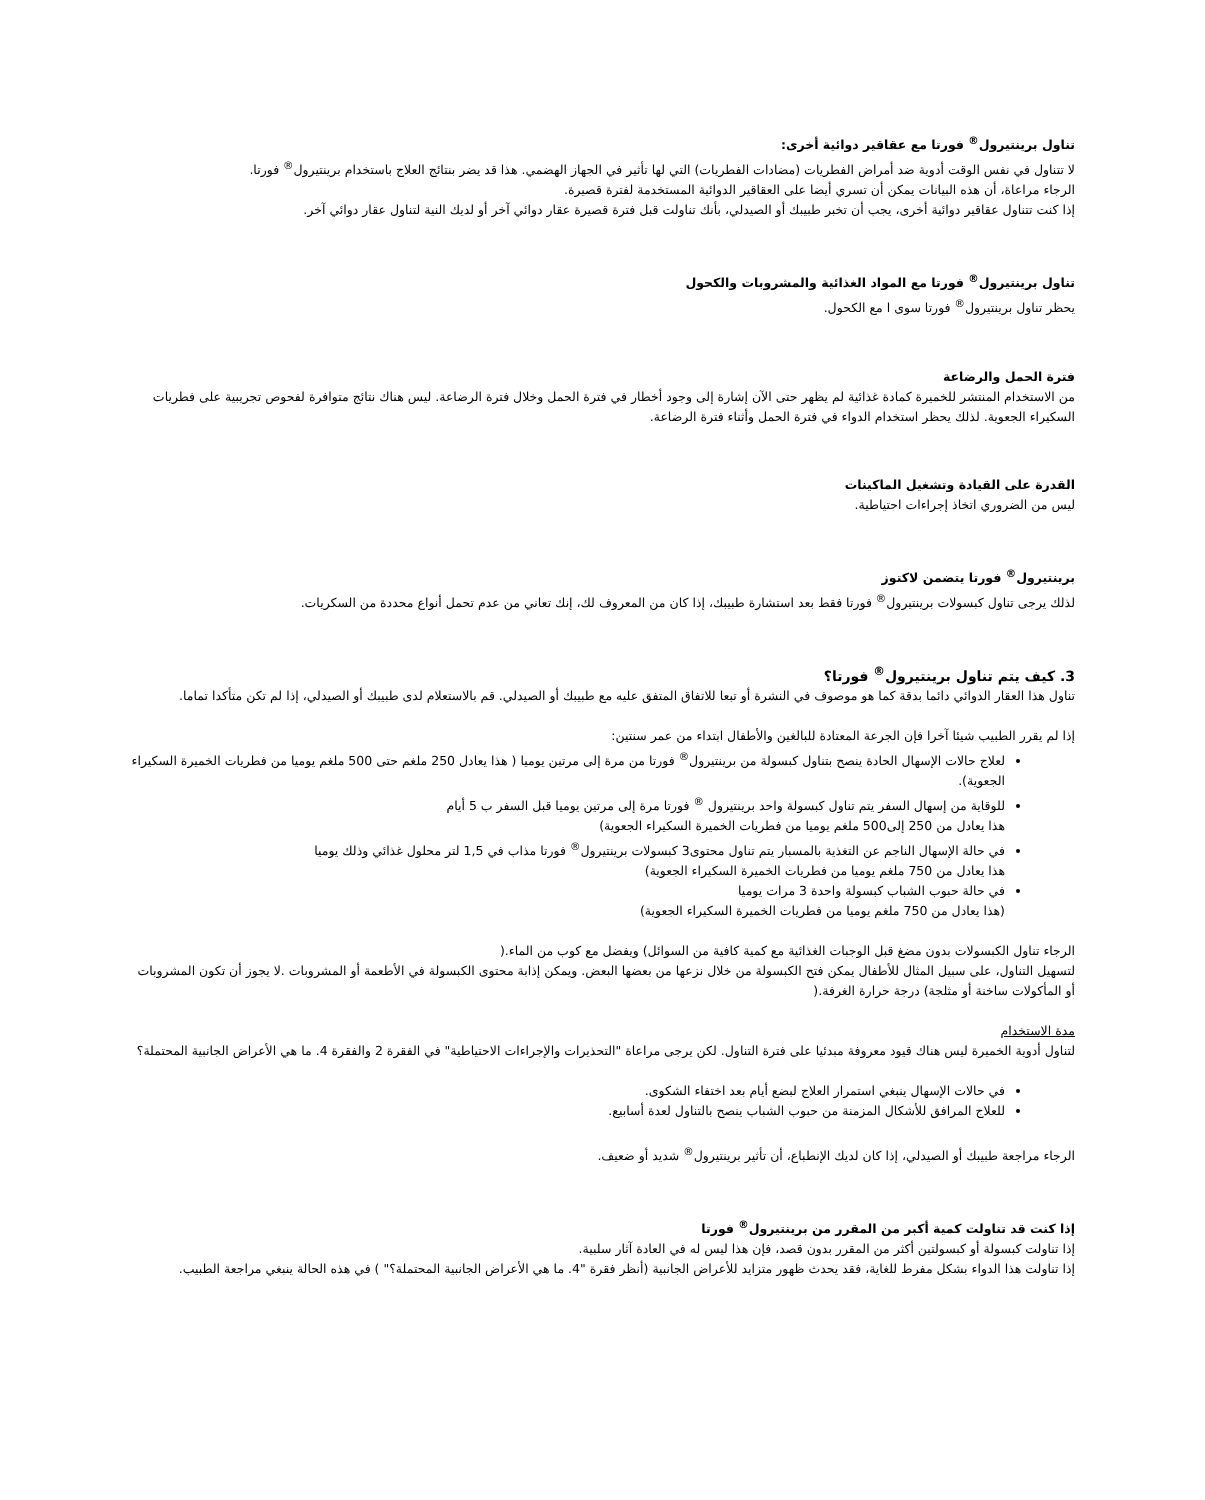تناول برينتيرول<sup>®</sup> فورتا مع عقاقير دوائية أخرى:
لا تتناول في نفس الوقت أدوية ضد أمراض الفطريات (مضادات الفطريات) التي لها تأثير في الجهاز الهضمي. هذا قد يضر بنتائج العلاج باستخدام برينتيرول<sup>®</sup> فورتا.
الرجاء مراعاة، أن هذه البيانات يمكن أن تسري أيضا على العقاقير الدوائية المستخدمة لفترة قصيرة.
إذا كنت تتناول عقاقير دوائية أخرى، يجب أن تخبر طبيبك أو الصيدلي، بأنك تناولت قبل فترة قصيرة عقار دوائي آخر أو لديك النية لتناول عقار دوائي آخر.
تناول برينتيرول<sup>®</sup> فورتا مع المواد الغذائية والمشروبات والكحول
يحظر تناول برينتيرول<sup>®</sup> فورتا سوى ا مع الكحول.
فترة الحمل والرضاعة
من الاستخدام المنتشر للخميرة كمادة غذائية لم يظهر حتى الآن إشارة إلى وجود أخطار في فترة الحمل وخلال فترة الرضاعة. ليس هناك نتائج متوافرة لفحوص تجريبية على فطريات السكيراء الجعوية. لذلك يحظر استخدام الدواء في فترة الحمل وأثناء فترة الرضاعة.
القدرة على القيادة وتشغيل الماكينات
ليس من الضروري اتخاذ إجراءات احتياطية.
برينتيرول<sup>®</sup> فورتا يتضمن لاكتوز
لذلك يرجى تناول كبسولات برينتيرول<sup>®</sup> فورتا فقط بعد استشارة طبيبك، إذا كان من المعروف لك، إنك تعاني من عدم تحمل أنواع محددة من السكريات.
3. كيف يتم تناول برينتيرول<sup>®</sup> فورتا؟
تناول هذا العقار الدوائي دائما بدقة كما هو موصوف في النشرة أو تبعا للاتفاق المتفق عليه مع طبيبك أو الصيدلي. قم بالاستعلام لدى طبيبك أو الصيدلي، إذا لم تكن متأكدا تماما.
إذا لم يقرر الطبيب شيئا آخرا فإن الجرعة المعتادة للبالغين والأطفال ابتداء من عمر سنتين:
لعلاج حالات الإسهال الحادة ينصح بتناول كبسولة من برينتيرول<sup>®</sup> فورتا من مرة إلى مرتين يوميا ( هذا يعادل 250 ملغم حتى 500 ملغم يوميا من فطريات الخميرة السكيراء الجعوية).
للوقاية من إسهال السفر يتم تناول كبسولة واحد برينتيرول <sup>®</sup> فورتا مرة إلى مرتين يوميا قبل السفر ب 5 أيام
هذا يعادل من 250 إلى500 ملغم يوميا من فطريات الخميرة السكيراء الجعوية)
في حالة الإسهال الناجم عن التغذية بالمسبار يتم تناول محتوى3 كبسولات برينتيرول<sup>®</sup> فورتا مذاب في 1,5 لتر محلول غذائي وذلك يوميا
هذا يعادل من 750 ملغم يوميا من فطريات الخميرة السكيراء الجعوية)
في حالة حبوب الشباب كبسولة واحدة 3 مرات يوميا
(هذا يعادل من 750 ملغم يوميا من فطريات الخميرة السكيراء الجعوية)
الرجاء تناول الكبسولات بدون مضغ قبل الوجبات الغذائية مع كمية كافية من السوائل) ويفضل مع كوب من الماء.(
لتسهيل التناول، على سبيل المثال للأطفال يمكن فتح الكبسولة من خلال نزعها من بعضها البعض. ويمكن إذابة محتوى الكبسولة في الأطعمة أو المشروبات .لا يجوز أن تكون المشروبات أو المأكولات ساخنة أو مثلجة) درجة حرارة الغرفة.(
مدة الاستخدام
لتناول أدوية الخميرة ليس هناك قيود معروفة مبدئيا على فترة التناول. لكن يرجى مراعاة "التحذيرات والإجراءات الاحتياطية" في الفقرة 2 والفقرة 4. ما هي الأعراض الجانبية المحتملة؟
في حالات الإسهال ينبغي استمرار العلاج لبضع أيام بعد اختفاء الشكوى.
للعلاج المرافق للأشكال المزمنة من حبوب الشباب ينصح بالتناول لعدة أسابيع.
الرجاء مراجعة طبيبك أو الصيدلي، إذا كان لديك الإنطباع، أن تأثير برينتيرول<sup>®</sup> شديد أو ضعيف.
إذا كنت قد تناولت كمية أكبر من المقرر من برينتيرول<sup>®</sup> فورتا
إذا تناولت كبسولة أو كبسولتين أكثر من المقرر بدون قصد، فإن هذا ليس له في العادة آثار سلبية.
إذا تناولت هذا الدواء بشكل مفرط للغاية، فقد يحدث ظهور متزايد للأعراض الجانبية (أنظر فقرة "4. ما هي الأعراض الجانبية المحتملة؟" ) في هذه الحالة ينبغي مراجعة الطبيب.